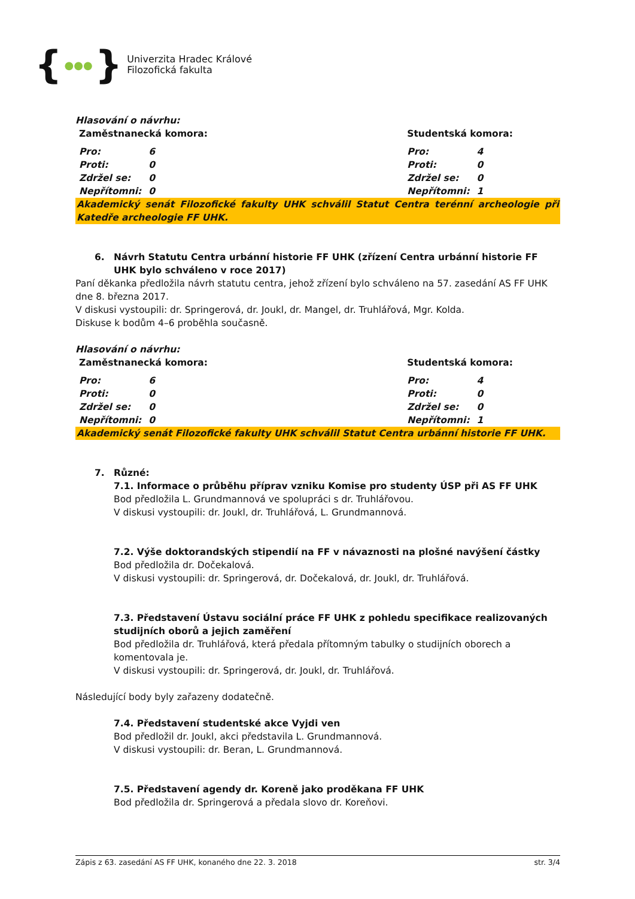{ ●●● }
Univerzita Hradec Králové
Filozofická fakulta
Hlasování o návrhu:
| Zaměstnanecká komora: | | Studentská komora: | |
| Pro: | 6 | Pro: | 4 |
| Proti: | 0 | Proti: | 0 |
| Zdržel se: | 0 | Zdržel se: | 0 |
| Nepřítomni: | 0 | Nepřítomni: | 1 |
Akademický senát Filozofické fakulty UHK schválil Statut Centra terénní archeologie při Katedře archeologie FF UHK.
6. Návrh Statutu Centra urbánní historie FF UHK (zřízení Centra urbánní historie FF UHK bylo schváleno v roce 2017)
Paní děkanka předložila návrh statutu centra, jehož zřízení bylo schváleno na 57. zasedání AS FF UHK dne 8. března 2017.
V diskusi vystoupili: dr. Springerová, dr. Joukl, dr. Mangel, dr. Truhlářová, Mgr. Kolda.
Diskuse k bodům 4–6 proběhla současně.
Hlasování o návrhu:
| Zaměstnanecká komora: | | Studentská komora: | |
| Pro: | 6 | Pro: | 4 |
| Proti: | 0 | Proti: | 0 |
| Zdržel se: | 0 | Zdržel se: | 0 |
| Nepřítomni: | 0 | Nepřítomni: | 1 |
Akademický senát Filozofické fakulty UHK schválil Statut Centra urbánní historie FF UHK.
7. Různé:
7.1. Informace o průběhu příprav vzniku Komise pro studenty ÚSP při AS FF UHK
Bod předložila L. Grundmannová ve spolupráci s dr. Truhlářovou.
V diskusi vystoupili: dr. Joukl, dr. Truhlářová, L. Grundmannová.
7.2. Výše doktorandských stipendií na FF v návaznosti na plošné navýšení částky
Bod předložila dr. Dočekalová.
V diskusi vystoupili: dr. Springerová, dr. Dočekalová, dr. Joukl, dr. Truhlářová.
7.3. Představení Ústavu sociální práce FF UHK z pohledu specifikace realizovaných studijních oborů a jejich zaměření
Bod předložila dr. Truhlářová, která předala přítomným tabulky o studijních oborech a komentovala je.
V diskusi vystoupili: dr. Springerová, dr. Joukl, dr. Truhlářová.
Následující body byly zařazeny dodatečně.
7.4. Představení studentské akce Vyjdi ven
Bod předložil dr. Joukl, akci představila L. Grundmannová.
V diskusi vystoupili: dr. Beran, L. Grundmannová.
7.5. Představení agendy dr. Koreně jako proděkana FF UHK
Bod předložila dr. Springerová a předala slovo dr. Koreňovi.
Zápis z 63. zasedání AS FF UHK, konaného dne 22. 3. 2018 str. 3/4